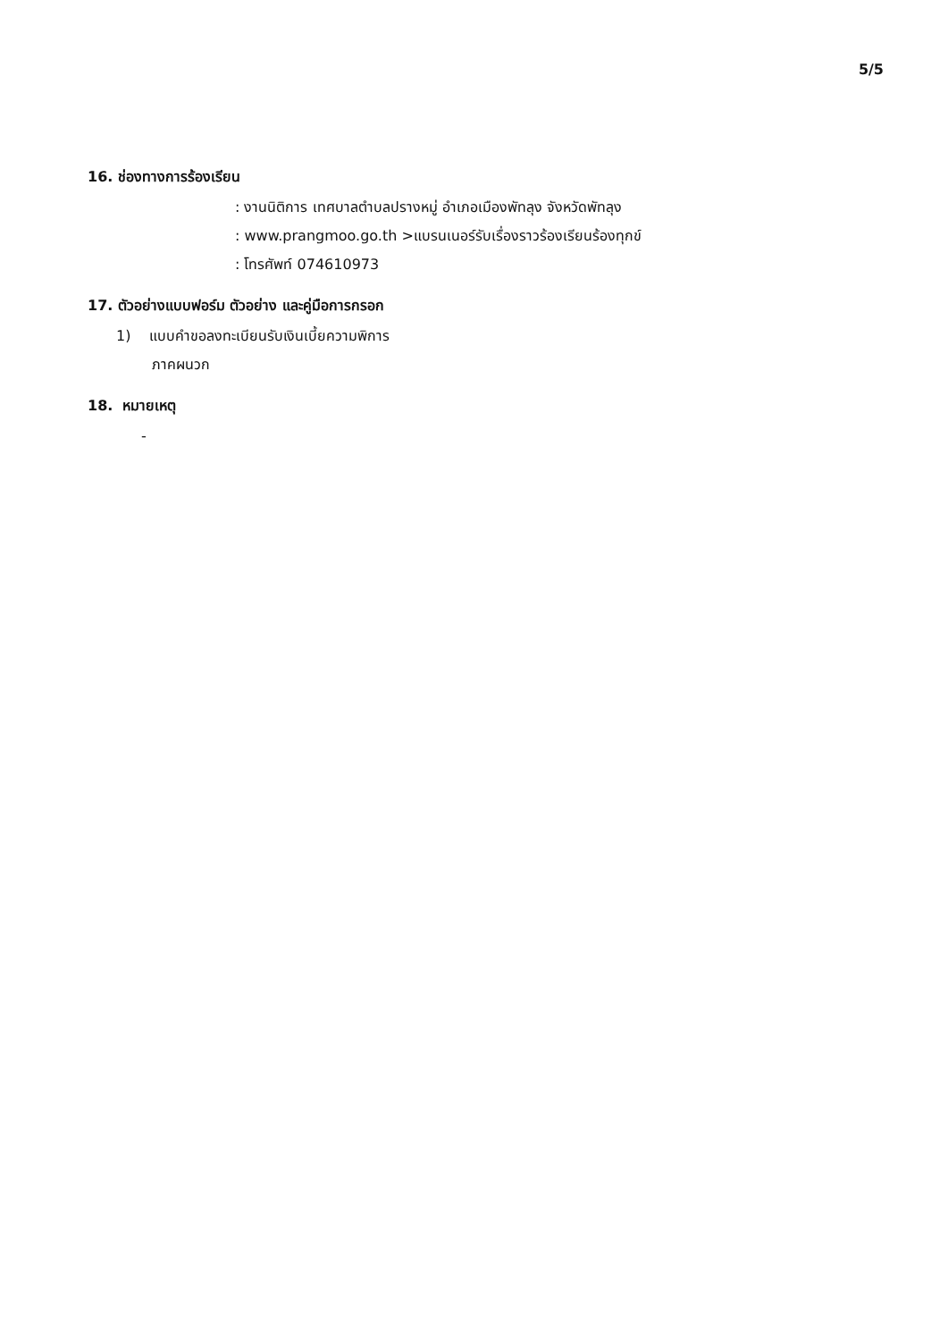5/5
16. ช่องทางการร้องเรียน
: งานนิติการ เทศบาลตำบลปรางหมู่ อำเภอเมืองพัทลุง จังหวัดพัทลุง
: www.prangmoo.go.th >แบรนเนอร์รับเรื่องราวร้องเรียนร้องทุกข์
: โทรศัพท์ 074610973
17. ตัวอย่างแบบฟอร์ม ตัวอย่าง และคู่มือการกรอก
1) แบบคำขอลงทะเบียนรับเงินเบี้ยความพิการ
ภาคผนวก
18. หมายเหตุ
-